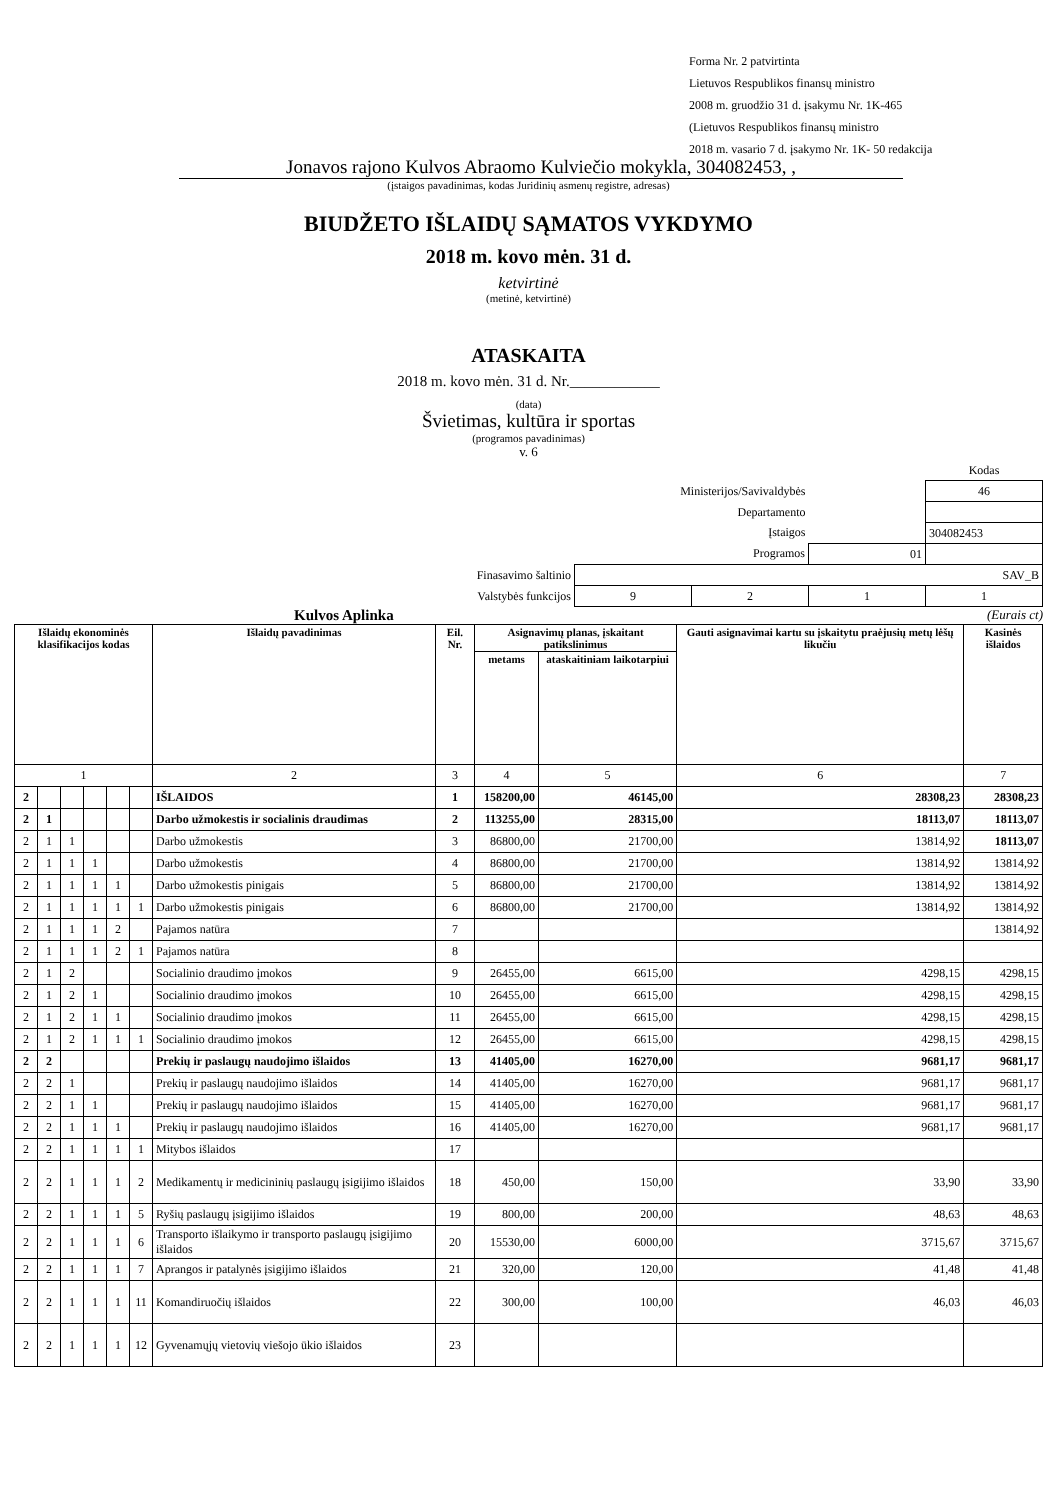Forma Nr. 2 patvirtinta
Lietuvos Respublikos finansų ministro
2008 m. gruodžio 31 d. įsakymu Nr. 1K-465
(Lietuvos Respublikos finansų ministro
2018 m. vasario 7 d. įsakymo Nr. 1K- 50 redakcija
Jonavos rajono Kulvos Abraomo Kulviečio mokykla, 304082453, ,
(įstaigos pavadinimas, kodas Juridinių asmenų registre, adresas)
BIUDŽETO IŠLAIDŲ SĄMATOS VYKDYMO
2018 m. kovo mėn. 31 d.
ketvirtinė
(metinė, ketvirtinė)
ATASKAITA
2018 m. kovo mėn. 31 d. Nr.____________
(data)
Švietimas, kultūra ir sportas
(programos pavadinimas)
v. 6
| | | | | | Kodas |
| Ministerijos/Savivaldybės | | | | | 46 |
| Departamento | | | | | |
| Įstaigos | | | | | 304082453 |
| Programos | | | 01 | | |
| Finasavimo šaltinio | SAV_B | | | | |
| Valstybės funkcijos | 9 | 2 | 1 | | 1 |
Kulvos Aplinka (Eurais ct)
| Išlaidų ekonominės klasifikacijos kodas | | | | | | Išlaidų pavadinimas | Eil. Nr. | Asignavimų planas, įskaitant patikslinimus | | Gauti asignavimai kartu su įskaitytu praėjusių metų lėšų likučiu | Kasinės išlaidos |
| --- | --- | --- | --- | --- | --- | --- | --- | --- | --- | --- | --- |
| | | | | | | | | metams | ataskaitiniam laikotarpiui | | |
| 1 | | | | | | 2 | 3 | 4 | 5 | 6 | 7 |
| 2 | | | | | | IŠLAIDOS | 1 | 158200,00 | 46145,00 | 28308,23 | 28308,23 |
| 2 | 1 | | | | | Darbo užmokestis ir socialinis draudimas | 2 | 113255,00 | 28315,00 | 18113,07 | 18113,07 |
| 2 | 1 | 1 | | | | Darbo užmokestis | 3 | 86800,00 | 21700,00 | 13814,92 | 18113,07 |
| 2 | 1 | 1 | 1 | | | Darbo užmokestis | 4 | 86800,00 | 21700,00 | 13814,92 | 13814,92 |
| 2 | 1 | 1 | 1 | 1 | | Darbo užmokestis pinigais | 5 | 86800,00 | 21700,00 | 13814,92 | 13814,92 |
| 2 | 1 | 1 | 1 | 1 | 1 | Darbo užmokestis pinigais | 6 | 86800,00 | 21700,00 | 13814,92 | 13814,92 |
| 2 | 1 | 1 | 1 | 2 | | Pajamos natūra | 7 | | | | 13814,92 |
| 2 | 1 | 1 | 1 | 2 | 1 | Pajamos natūra | 8 | | | | |
| 2 | 1 | 2 | | | | Socialinio draudimo įmokos | 9 | 26455,00 | 6615,00 | 4298,15 | 4298,15 |
| 2 | 1 | 2 | 1 | | | Socialinio draudimo įmokos | 10 | 26455,00 | 6615,00 | 4298,15 | 4298,15 |
| 2 | 1 | 2 | 1 | 1 | | Socialinio draudimo įmokos | 11 | 26455,00 | 6615,00 | 4298,15 | 4298,15 |
| 2 | 1 | 2 | 1 | 1 | 1 | Socialinio draudimo įmokos | 12 | 26455,00 | 6615,00 | 4298,15 | 4298,15 |
| 2 | 2 | | | | | Prekių ir paslaugų naudojimo išlaidos | 13 | 41405,00 | 16270,00 | 9681,17 | 9681,17 |
| 2 | 2 | 1 | | | | Prekių ir paslaugų naudojimo išlaidos | 14 | 41405,00 | 16270,00 | 9681,17 | 9681,17 |
| 2 | 2 | 1 | 1 | | | Prekių ir paslaugų naudojimo išlaidos | 15 | 41405,00 | 16270,00 | 9681,17 | 9681,17 |
| 2 | 2 | 1 | 1 | 1 | | Prekių ir paslaugų naudojimo išlaidos | 16 | 41405,00 | 16270,00 | 9681,17 | 9681,17 |
| 2 | 2 | 1 | 1 | 1 | 1 | Mitybos išlaidos | 17 | | | | |
| 2 | 2 | 1 | 1 | 1 | 2 | Medikamentų ir medicininių paslaugų įsigijimo išlaidos | 18 | 450,00 | 150,00 | 33,90 | 33,90 |
| 2 | 2 | 1 | 1 | 1 | 5 | Ryšių paslaugų įsigijimo išlaidos | 19 | 800,00 | 200,00 | 48,63 | 48,63 |
| 2 | 2 | 1 | 1 | 1 | 6 | Transporto išlaikymo ir transporto paslaugų įsigijimo išlaidos | 20 | 15530,00 | 6000,00 | 3715,67 | 3715,67 |
| 2 | 2 | 1 | 1 | 1 | 7 | Aprangos ir patalynės įsigijimo išlaidos | 21 | 320,00 | 120,00 | 41,48 | 41,48 |
| 2 | 2 | 1 | 1 | 1 | 11 | Komandiruočių išlaidos | 22 | 300,00 | 100,00 | 46,03 | 46,03 |
| 2 | 2 | 1 | 1 | 1 | 12 | Gyvenamųjų vietovių viešojo ūkio išlaidos | 23 | | | | |